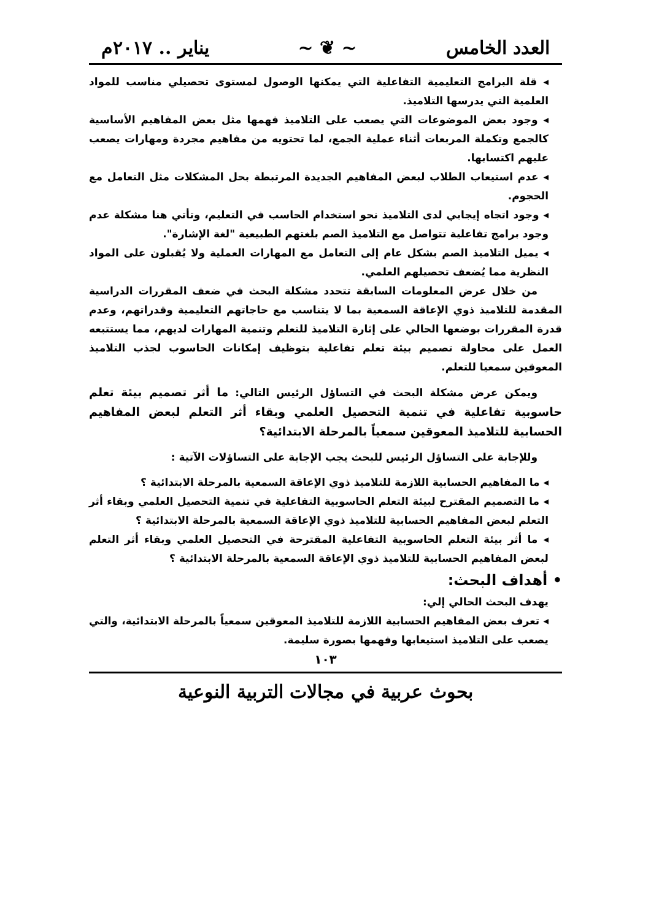العدد الخامس ~ ❦ ~ يناير .. ٢٠١٧م
◂ قلة البرامج التعليمية التفاعلية التي يمكنها الوصول لمستوى تحصيلي مناسب للمواد العلمية التي يدرسها التلاميذ.
◂ وجود بعض الموضوعات التي يصعب على التلاميذ فهمها مثل بعض المفاهيم الأساسية كالجمع وتكملة المربعات أثناء عملية الجمع، لما تحتويه من مفاهيم مجردة ومهارات يصعب عليهم اكتسابها.
◂ عدم استيعاب الطلاب لبعض المفاهيم الجديدة المرتبطة بحل المشكلات مثل التعامل مع الحجوم.
◂ وجود اتجاه إيجابي لدى التلاميذ نحو استخدام الحاسب في التعليم، وتأتي هنا مشكلة عدم وجود برامج تفاعلية تتواصل مع التلاميذ الصم بلغتهم الطبيعية "لغة الإشارة".
◂ يميل التلاميذ الصم بشكل عام إلى التعامل مع المهارات العملية ولا يُقبلون على المواد النظرية مما يُضعف تحصيلهم العلمي.
من خلال عرض المعلومات السابقة تتحدد مشكلة البحث في ضعف المقررات الدراسية المقدمة للتلاميذ ذوي الإعاقة السمعية بما لا يتناسب مع حاجاتهم التعليمية وقدراتهم، وعدم قدرة المقررات بوضعها الحالي على إثارة التلاميذ للتعلم وتنمية المهارات لديهم، مما يستتبعه العمل على محاولة تصميم بيئة تعلم تفاعلية بتوظيف إمكانات الحاسوب لجذب التلاميذ المعوقين سمعيا للتعلم.
ويمكن عرض مشكلة البحث في التساؤل الرئيس التالي: ما أثر تصميم بيئة تعلم حاسوبية تفاعلية في تنمية التحصيل العلمي وبقاء أثر التعلم لبعض المفاهيم الحسابية للتلاميذ المعوقين سمعياً بالمرحلة الابتدائية؟
وللإجابة على التساؤل الرئيس للبحث يجب الإجابة على التساؤلات الآتية :
◂ ما المفاهيم الحسابية اللازمة للتلاميذ ذوي الإعاقة السمعية بالمرحلة الابتدائية ؟
◂ ما التصميم المقترح لبيئة التعلم الحاسوبية التفاعلية في تنمية التحصيل العلمي وبقاء أثر التعلم لبعض المفاهيم الحسابية للتلاميذ ذوي الإعاقة السمعية بالمرحلة الابتدائية ؟
◂ ما أثر بيئة التعلم الحاسوبية التفاعلية المقترحة في التحصيل العلمي وبقاء أثر التعلم لبعض المفاهيم الحسابية للتلاميذ ذوي الإعاقة السمعية بالمرحلة الابتدائية ؟
• أهداف البحث:
يهدف البحث الحالي إلي:
◂ تعرف بعض المفاهيم الحسابية اللازمة للتلاميذ المعوقين سمعياً بالمرحلة الابتدائية، والتي يصعب على التلاميذ استيعابها وفهمها بصورة سليمة.
١٠٣
بحوث عربية في مجالات التربية النوعية